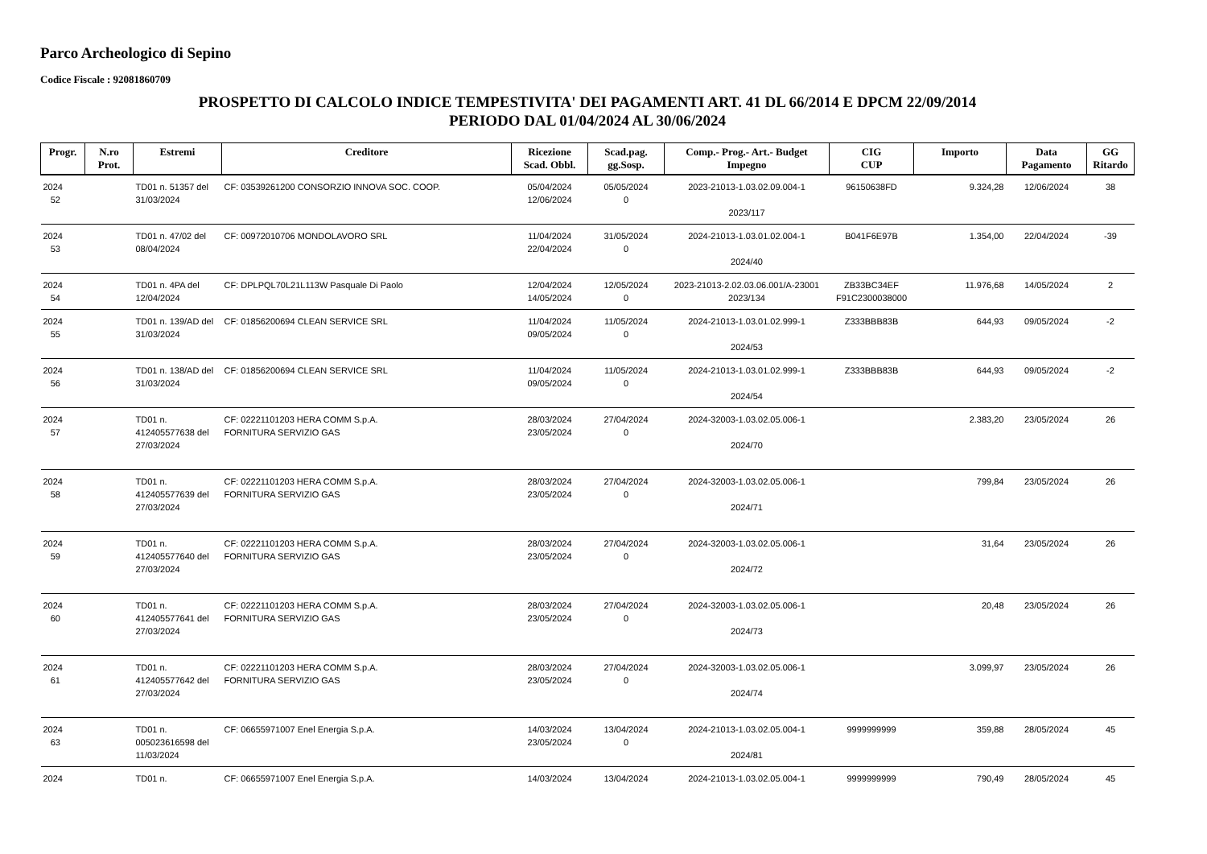Parco Archeologico di Sepino
Codice Fiscale : 92081860709
PROSPETTO DI CALCOLO INDICE TEMPESTIVITA' DEI PAGAMENTI ART. 41 DL 66/2014 E DPCM 22/09/2014
PERIODO DAL 01/04/2024 AL 30/06/2024
| Progr. | N.ro Prot. | Estremi | Creditore | Ricezione Scad. Obbl. | Scad.pag. gg.Sosp. | Comp.- Prog.- Art.- Budget Impegno | CIG CUP | Importo | Data Pagamento | GG Ritardo |
| --- | --- | --- | --- | --- | --- | --- | --- | --- | --- | --- |
| 2024 52 | | TD01 n. 51357 del 31/03/2024 | CF: 03539261200 CONSORZIO INNOVA SOC. COOP. | 05/04/2024 12/06/2024 | 05/05/2024 0 | 2023-21013-1.03.02.09.004-1 2023/117 | 96150638FD | 9.324,28 | 12/06/2024 | 38 |
| 2024 53 | | TD01 n. 47/02 del 08/04/2024 | CF: 00972010706 MONDOLAVORO SRL | 11/04/2024 22/04/2024 | 31/05/2024 0 | 2024-21013-1.03.01.02.004-1 2024/40 | B041F6E97B | 1.354,00 | 22/04/2024 | -39 |
| 2024 54 | | TD01 n. 4PA del 12/04/2024 | CF: DPLPQL70L21L113W Pasquale Di Paolo | 12/04/2024 14/05/2024 | 12/05/2024 0 | 2023-21013-2.02.03.06.001/A-23001 2023/134 | ZB33BC34EF F91C2300038000 | 11.976,68 | 14/05/2024 | 2 |
| 2024 55 | | TD01 n. 139/AD del 31/03/2024 | CF: 01856200694 CLEAN SERVICE SRL | 11/04/2024 09/05/2024 | 11/05/2024 0 | 2024-21013-1.03.01.02.999-1 2024/53 | Z333BBB83B | 644,93 | 09/05/2024 | -2 |
| 2024 56 | | TD01 n. 138/AD del 31/03/2024 | CF: 01856200694 CLEAN SERVICE SRL | 11/04/2024 09/05/2024 | 11/05/2024 0 | 2024-21013-1.03.01.02.999-1 2024/54 | Z333BBB83B | 644,93 | 09/05/2024 | -2 |
| 2024 57 | | TD01 n. 412405577638 del 27/03/2024 | CF: 02221101203 HERA COMM S.p.A. FORNITURA SERVIZIO GAS | 28/03/2024 23/05/2024 | 27/04/2024 0 | 2024-32003-1.03.02.05.006-1 2024/70 | | 2.383,20 | 23/05/2024 | 26 |
| 2024 58 | | TD01 n. 412405577639 del 27/03/2024 | CF: 02221101203 HERA COMM S.p.A. FORNITURA SERVIZIO GAS | 28/03/2024 23/05/2024 | 27/04/2024 0 | 2024-32003-1.03.02.05.006-1 2024/71 | | 799,84 | 23/05/2024 | 26 |
| 2024 59 | | TD01 n. 412405577640 del 27/03/2024 | CF: 02221101203 HERA COMM S.p.A. FORNITURA SERVIZIO GAS | 28/03/2024 23/05/2024 | 27/04/2024 0 | 2024-32003-1.03.02.05.006-1 2024/72 | | 31,64 | 23/05/2024 | 26 |
| 2024 60 | | TD01 n. 412405577641 del 27/03/2024 | CF: 02221101203 HERA COMM S.p.A. FORNITURA SERVIZIO GAS | 28/03/2024 23/05/2024 | 27/04/2024 0 | 2024-32003-1.03.02.05.006-1 2024/73 | | 20,48 | 23/05/2024 | 26 |
| 2024 61 | | TD01 n. 412405577642 del 27/03/2024 | CF: 02221101203 HERA COMM S.p.A. FORNITURA SERVIZIO GAS | 28/03/2024 23/05/2024 | 27/04/2024 0 | 2024-32003-1.03.02.05.006-1 2024/74 | | 3.099,97 | 23/05/2024 | 26 |
| 2024 63 | | TD01 n. 005023616598 del 11/03/2024 | CF: 06655971007 Enel Energia S.p.A. | 14/03/2024 23/05/2024 | 13/04/2024 0 | 2024-21013-1.03.02.05.004-1 2024/81 | 9999999999 | 359,88 | 28/05/2024 | 45 |
| 2024 | | TD01 n. | CF: 06655971007 Enel Energia S.p.A. | 14/03/2024 | 13/04/2024 | 2024-21013-1.03.02.05.004-1 | 9999999999 | 790,49 | 28/05/2024 | 45 |